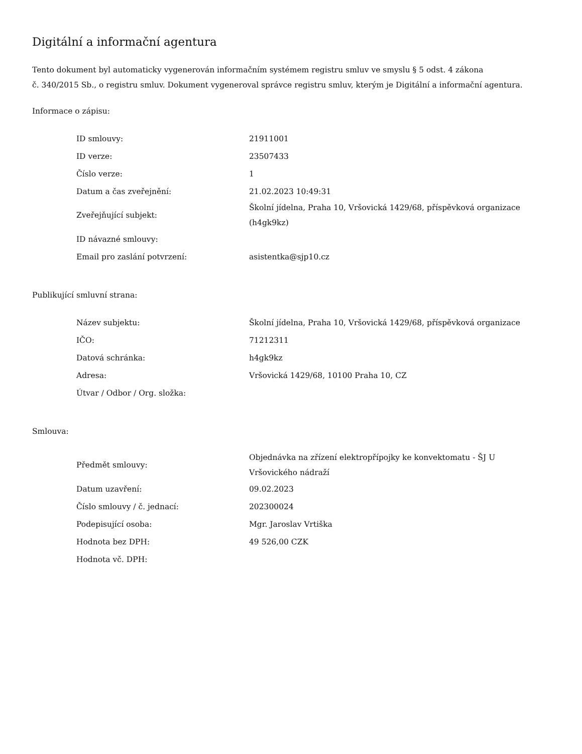Digitální a informační agentura
Tento dokument byl automaticky vygenerován informačním systémem registru smluv ve smyslu § 5 odst. 4 zákona
č. 340/2015 Sb., o registru smluv. Dokument vygeneroval správce registru smluv, kterým je Digitální a informační agentura.
Informace o zápisu:
| ID smlouvy: | 21911001 |
| ID verze: | 23507433 |
| Číslo verze: | 1 |
| Datum a čas zveřejnění: | 21.02.2023 10:49:31 |
| Zveřejňující subjekt: | Školní jídelna, Praha 10, Vršovická 1429/68, příspěvková organizace (h4gk9kz) |
| ID návazné smlouvy: | |
| Email pro zaslání potvrzení: | asistentka@sjp10.cz |
Publikující smluvní strana:
| Název subjektu: | Školní jídelna, Praha 10, Vršovická 1429/68, příspěvková organizace |
| IČO: | 71212311 |
| Datová schránka: | h4gk9kz |
| Adresa: | Vršovická 1429/68, 10100 Praha 10, CZ |
| Útvar / Odbor / Org. složka: | |
Smlouva:
| Předmět smlouvy: | Objednávka na zřízení elektropřípojky ke konvektomatu - ŠJ U Vršovického nádraží |
| Datum uzavření: | 09.02.2023 |
| Číslo smlouvy / č. jednací: | 202300024 |
| Podepisující osoba: | Mgr. Jaroslav Vrtiška |
| Hodnota bez DPH: | 49 526,00 CZK |
| Hodnota vč. DPH: | |